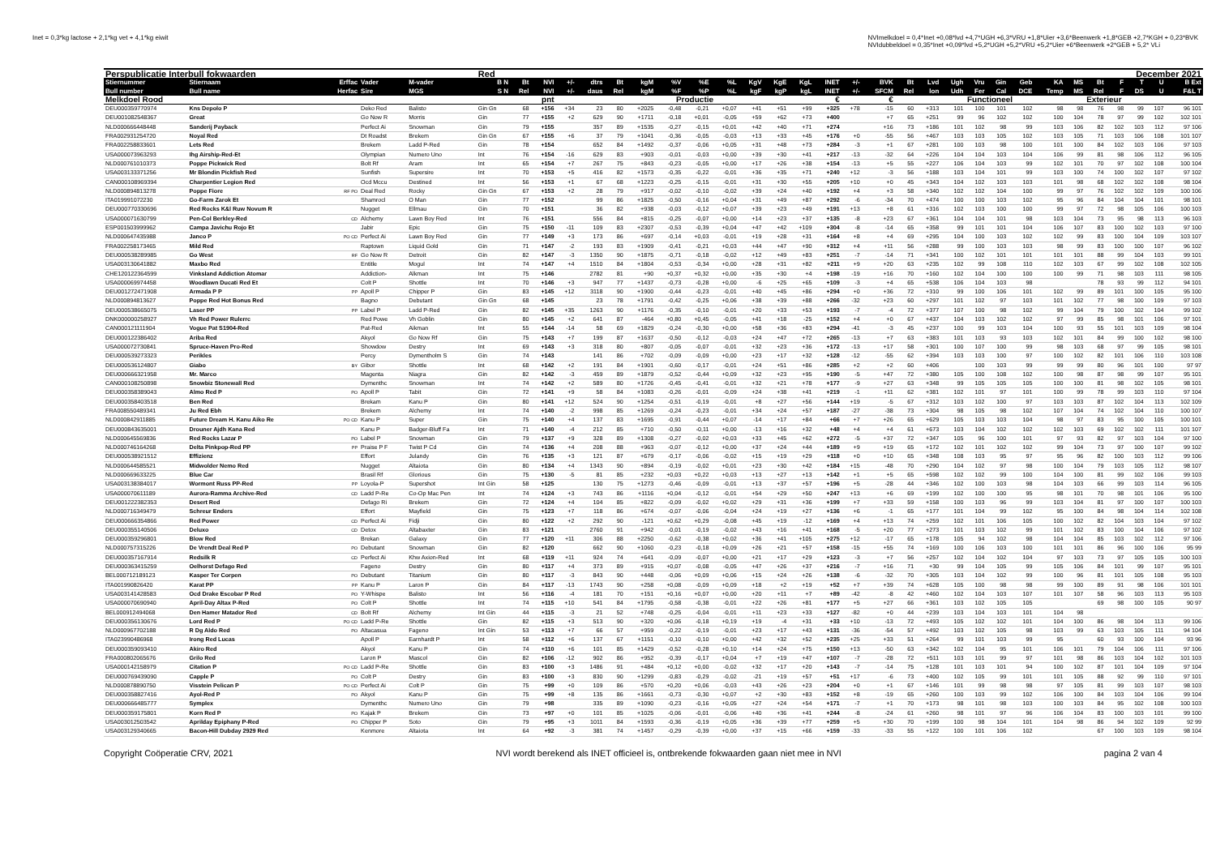Inet = 0,3*kg lactose + 2,1*kg vet + 4,1*kg eiwit
NVImelkdoel = 0,4*Inet +0,08*lvd +4,7*UGH +6,3*VRU +1,8*Uier +3,6*Beenwerk +1,8*GEB +2,7*KGH + 0,23*BVK
NVIdubbeldoel = 0,35*Inet +0,09*lvd +5,2*UGH +5,2*VRU +5,2*Uier +6*Beenwerk +2*GEB + 5,2* VLi
| Perspublicatie Interbull fokwaarden | | | | | Red | | | December 2021 | | | | | | | | | | | | | | | | | | | | | | | | | |
| --- | --- | --- | --- | --- | --- | --- | --- | --- | --- | --- | --- | --- | --- | --- | --- | --- | --- | --- | --- | --- | --- | --- | --- | --- | --- | --- | --- | --- | --- | --- | --- | --- | --- |
| Stiernummer | Stiernaam | Erffac | Vader | M-vader | B N | Bt | NVI | +/- | dtrs | Bt | kgM | %V | %E | %L | KgV | KgE | KgL | INET | +/- | BVK | Bt | Lvd | Ugh | Vru | Gin | Geb | KA | MS | Bt | F | T | U | B Ext |
| Bull number | Bull name | Herfac | Sire | MGS | S N | Rel | NVI | +/- | daus | Rel | kgM | %F | %P | %L | kgF | kgP | kgL | INET | +/- | SFCM | Rel | lon | Udh | Fer | Cal | DCE | Temp | MS | Rel | F | DS | U | F&L T |
| Melkdoel Rood | | | | | | | pnt | | Productie | | | | | | | | | € | | € | Functioneel | | | | | | | | Exterieur | | | | |
| DEU000359770974 | Kns Depolo P | | Deko Red | Balisto | Gin Gn | 68 | +156 | +34 | 23 | 80 | +2025 | -0,48 | -0,21 | +0,07 | +41 | +51 | +99 | +325 | +78 | -15 | 60 | +313 | 101 | 100 | 101 | 102 | 98 | 98 | 76 | 98 | 99 | 107 | 96 101 |
| DEU001082548367 | Great | | Go Now R | Morris | Gin | 77 | +155 | +2 | 629 | 90 | +1711 | -0,18 | +0,01 | -0,05 | +59 | +62 | +73 | +400 | | +7 | 65 | +251 | 99 | 96 | 102 | 102 | 100 | 104 | 78 | 97 | 99 | 102 | 102 101 |
| NLD000666448448 | Sanderij Payback | | Perfect Ai | Snowman | Gin | 79 | +155 | | 357 | 89 | +1535 | -0,27 | -0,15 | +0,01 | +42 | +40 | +71 | +274 | | +16 | 73 | +186 | 101 | 102 | 98 | 99 | 103 | 106 | 82 | 102 | 103 | 112 | 97 106 |
| FRA002931254720 | Noyal Red | | Dt Roadst | Brekem | Gin Gn | 67 | +155 | +6 | 37 | 79 | +1041 | -0,36 | -0,05 | -0,03 | +13 | +33 | +45 | +176 | +0 | -55 | 56 | +467 | 103 | 103 | 105 | 102 | 103 | 105 | 71 | 103 | 106 | 108 | 101 107 |
| FRA002258833601 | Lets Red | | Brekem | Ladd P-Red | Gin | 78 | +154 | | 652 | 84 | +1492 | -0,37 | -0,06 | +0,05 | +31 | +48 | +73 | +284 | -3 | +1 | 67 | +281 | 100 | 103 | 98 | 100 | 101 | 100 | 84 | 102 | 103 | 106 | 97 103 |
| USA000073963293 | Ihg Airship-Red-Et | | Olympian | Numero Uno | Int | 76 | +154 | -16 | 629 | 83 | +903 | -0,01 | -0,03 | +0,00 | +39 | +30 | +41 | +217 | -13 | -32 | 64 | +226 | 104 | 104 | 103 | 104 | 106 | 99 | 81 | 98 | 106 | 112 | 96 105 |
| NLD000761010373 | Poppe Pickwick Red | | Bolt Rf | Aram | Int | 65 | +154 | +7 | 267 | 75 | +843 | -0,23 | -0,05 | +0,00 | +17 | +26 | +38 | +154 | -13 | +5 | 55 | +227 | 106 | 104 | 103 | 99 | 102 | 101 | 70 | 97 | 102 | 108 | 100 104 |
| USA003133371256 | Mr Blondin Pickfish Red | | Sunfish | Supersire | Int | 70 | +153 | +5 | 416 | 82 | +1573 | -0,35 | -0,22 | -0,01 | +36 | +35 | +71 | +240 | +12 | -3 | 56 | +188 | 103 | 104 | 101 | 99 | 103 | 100 | 74 | 100 | 102 | 107 | 97 102 |
| CAN000108969394 | Charpentier Legion Red | | Ocd Mccu | Destined | Int | 56 | +153 | +1 | 67 | 68 | +1223 | -0,25 | -0,15 | -0,01 | +31 | +30 | +55 | +205 | +10 | +0 | 45 | +343 | 104 | 102 | 103 | 103 | 101 | 98 | 68 | 102 | 102 | 108 | 98 104 |
| NLD000894813278 | Poppe Fiore | RF PO | Deal Red | Rocky | Gin Gn | 67 | +153 | +2 | 28 | 79 | +917 | -0,02 | -0,10 | -0,02 | +39 | +24 | +40 | +192 | +4 | +3 | 58 | +340 | 102 | 102 | 104 | 100 | 99 | 97 | 76 | 102 | 102 | 109 | 100 106 |
| ITA019991072230 | Go-Farm Zarok Et | | Shamrocl | O Man | Gin | 77 | +152 | | 99 | 86 | +1825 | -0,50 | -0,16 | +0,04 | +31 | +49 | +87 | +292 | -6 | -34 | 70 | +474 | 100 | 100 | 103 | 102 | 95 | 96 | 84 | 104 | 104 | 101 | 98 101 |
| DEU000770330696 | Red Rocks K&l Ruw Novum R | | Nugget | Ellmau | Gin | 70 | +151 | | 36 | 82 | +938 | -0,03 | -0,12 | +0,07 | +39 | +23 | +49 | +191 | +13 | +8 | 61 | +316 | 102 | 103 | 100 | 100 | 99 | 97 | 72 | 98 | 105 | 106 | 100 103 |
| USA000071630799 | Pen-Col Berkley-Red | CD | Alchemy | Lawn Boy Red | Int | 76 | +151 | | 556 | 84 | +815 | -0,25 | -0,07 | +0,00 | +14 | +23 | +37 | +135 | -8 | +23 | 67 | +361 | 104 | 104 | 101 | 98 | 103 | 104 | 73 | 95 | 98 | 113 | 96 103 |
| ESP001503999962 | Campa Javichu Rojo Et | | Jabir | Epic | Gin | 75 | +150 | -11 | 109 | 83 | +2307 | -0,53 | -0,39 | +0,04 | +47 | +42 | +109 | +304 | -8 | -14 | 65 | +358 | 99 | 101 | 101 | 104 | 106 | 107 | 83 | 100 | 102 | 103 | 97 100 |
| NLD000647435988 | Janco P | PO CD | Perfect Ai | Lawn Boy Red | Gin | 77 | +149 | +3 | 173 | 86 | +697 | -0,14 | +0,03 | -0,01 | +19 | +28 | +31 | +164 | +8 | +4 | 69 | +295 | 104 | 100 | 103 | 102 | 102 | 99 | 83 | 100 | 104 | 109 | 103 107 |
| FRA002258173465 | Mild Red | | Raptown | Liquid Gold | Gin | 71 | +147 | -2 | 193 | 83 | +1909 | -0,41 | -0,21 | +0,03 | +44 | +47 | +90 | +312 | +4 | +11 | 56 | +288 | 99 | 100 | 103 | 103 | 98 | 99 | 83 | 100 | 100 | 107 | 96 102 |
| DEU000538289985 | Go West | RF | Go Now R | Detroit | Gin | 82 | +147 | -3 | 1350 | 90 | +1875 | -0,71 | -0,18 | -0,02 | +12 | +49 | +83 | +251 | -7 | -14 | 71 | +341 | 100 | 102 | 101 | 101 | 101 | 101 | 88 | 99 | 104 | 103 | 99 101 |
| USA003130641882 | Maxbo Red | | Entitle | Mogul | Int | 74 | +147 | +4 | 1510 | 84 | +1804 | -0,53 | -0,34 | +0,00 | +28 | +31 | +82 | +211 | +9 | +20 | 63 | +235 | 102 | 99 | 108 | 110 | 102 | 103 | 67 | 99 | 102 | 108 | 102 105 |
| CHE120122364599 | Vinksland Addiction Atomar | | Addiction- | Alkman | Int | 75 | +146 | | 2782 | 81 | +90 | +0,37 | +0,32 | +0,00 | +35 | +30 | +4 | +198 | -19 | +16 | 70 | +160 | 102 | 104 | 100 | 100 | 100 | 99 | 71 | 98 | 103 | 111 | 98 105 |
| USA000069974458 | Woodlawn Ducati Red Et | | Colt P | Shottle | Int | 70 | +146 | +3 | 947 | 77 | +1437 | -0,73 | -0,28 | +0,00 | -6 | +25 | +65 | +109 | -3 | +4 | 65 | +538 | 106 | 104 | 103 | 98 | | | 78 | 93 | 99 | 112 | 94 101 |
| DEU001272471908 | Armada P P | PP | Apoll P | Chipper P | Gin | 83 | +145 | +12 | 3118 | 90 | +1900 | -0,44 | -0,23 | -0,01 | +40 | +45 | +86 | +294 | +0 | +36 | 72 | +310 | 99 | 100 | 106 | 101 | 102 | 99 | 89 | 101 | 100 | 105 | 95 100 |
| NLD000894813627 | Poppe Red Hot Bonus Red | | Bagno | Debutant | Gin Gn | 68 | +145 | | 23 | 78 | +1791 | -0,42 | -0,25 | +0,06 | +38 | +39 | +88 | +266 | -32 | +23 | 60 | +297 | 101 | 102 | 97 | 103 | 101 | 102 | 77 | 98 | 100 | 109 | 97 103 |
| DEU000538665075 | Laser PP | PP | Label P | Ladd P-Red | Gin | 82 | +145 | +35 | 1263 | 90 | +1176 | -0,35 | -0,10 | -0,01 | +20 | +33 | +53 | +193 | -7 | -4 | 72 | +377 | 107 | 100 | 98 | 102 | 99 | 104 | 79 | 100 | 102 | 104 | 99 102 |
| DNK000000258927 | Vh Red Power Rulerrc | | Red Powe | Vh Goblin | Gin | 80 | +145 | +2 | 641 | 87 | -464 | +0,80 | +0,45 | -0,05 | +41 | +18 | -25 | +152 | +4 | +0 | 67 | +437 | 104 | 103 | 102 | 102 | 97 | 99 | 85 | 98 | 101 | 106 | 97 101 |
| CAN000121111904 | Vogue Pat S1904-Red | | Pat-Red | Aikman | Int | 55 | +144 | -14 | 58 | 69 | +1829 | -0,24 | -0,30 | +0,00 | +58 | +36 | +83 | +294 | -41 | -3 | 45 | +237 | 100 | 99 | 103 | 104 | 100 | 93 | 55 | 101 | 103 | 109 | 98 104 |
| DEU000122386402 | Ariba Red | | Akyol | Go Now Rf | Gin | 75 | +143 | +7 | 199 | 87 | +1637 | -0,50 | -0,12 | -0,03 | +24 | +47 | +72 | +265 | -13 | +7 | 63 | +383 | 101 | 103 | 93 | 103 | 102 | 101 | 84 | 99 | 100 | 102 | 98 100 |
| USA000072730841 | Spruce-Haven Pro-Red | | Showdow | Destry | Int | 69 | +143 | +3 | 318 | 80 | +807 | -0,05 | -0,07 | -0,01 | +32 | +23 | +36 | +172 | -13 | +17 | 58 | +301 | 100 | 107 | 100 | 99 | 98 | 103 | 68 | 97 | 99 | 105 | 98 101 |
| DEU000539273323 | Perikles | | Percy | Dymentholm S | Gin | 74 | +143 | | 141 | 86 | +702 | -0,09 | -0,09 | +0,00 | +23 | +17 | +32 | +128 | -12 | -55 | 62 | +394 | 103 | 103 | 100 | 97 | 100 | 102 | 82 | 101 | 106 | 110 | 103 108 |
| DEU000536124807 | Giabo | BY | Gibor | Shottle | Int | 68 | +142 | +2 | 191 | 84 | +1901 | -0,60 | -0,17 | -0,01 | +24 | +51 | +86 | +285 | +2 | +2 | 60 | +406 | | 100 | 103 | 99 | 99 | 99 | 80 | 96 | 101 | 100 | 97 97 |
| DEU000666321958 | Mr. Marco | | Magenta | Niagra | Gin | 82 | +142 | -3 | 459 | 89 | +1879 | -0,52 | -0,44 | +0,09 | +32 | +23 | +95 | +190 | -5 | +47 | 72 | +380 | 105 | 100 | 108 | 102 | 100 | 98 | 87 | 98 | 99 | 107 | 95 101 |
| CAN000108250898 | Snowbiz Stonewall Red | | Dymenthc | Snowman | Int | 74 | +142 | +2 | 589 | 80 | +1726 | -0,45 | -0,41 | -0,01 | +32 | +21 | +78 | +177 | -9 | +27 | 63 | +348 | 99 | 105 | 105 | 105 | 100 | 100 | 81 | 98 | 102 | 105 | 98 101 |
| DEU000358389043 | Almo Red P | PO | Apoll P | Tabit | Gin | 72 | +141 | +9 | 58 | 84 | +1083 | -0,26 | -0,01 | -0,09 | +24 | +38 | +41 | +219 | -1 | +11 | 62 | +381 | 102 | 101 | 97 | 101 | 100 | 99 | 78 | 99 | 103 | 110 | 97 104 |
| DEU000358403518 | Ben Red | | Brekam | Kanu P | Gin | 80 | +141 | +12 | 524 | 90 | +1254 | -0,51 | -0,19 | -0,01 | +8 | +27 | +56 | +144 | +19 | -5 | 67 | +312 | 103 | 102 | 100 | 97 | 103 | 103 | 87 | 102 | 104 | 113 | 102 109 |
| FRA008550489341 | Ju Red Ebh | | Brekem | Alchemy | Int | 74 | +140 | -2 | 998 | 85 | +1269 | -0,24 | -0,23 | -0,01 | +34 | +24 | +57 | +187 | -27 | -38 | 73 | +304 | 98 | 105 | 98 | 102 | 107 | 104 | 74 | 102 | 104 | 110 | 100 107 |
| NLD000842911885 | Future Dream H. Kanu Aiko Re | PO CD | Kanu P | Super | Gin | 75 | +140 | +4 | 137 | 83 | +1695 | -0,91 | -0,44 | +0,07 | -14 | +17 | +84 | +66 | +7 | +26 | 65 | +629 | 105 | 103 | 103 | 104 | 98 | 97 | 83 | 95 | 100 | 105 | 100 101 |
| DEU000843635001 | Drouner Ajdh Kana Red | | Kanu P | Badger-Bluff Fa | Int | 71 | +140 | -4 | 212 | 85 | +710 | -0,50 | -0,11 | +0,00 | -13 | +16 | +32 | +48 | +4 | +4 | 61 | +673 | 103 | 104 | 102 | 102 | 102 | 103 | 69 | 102 | 102 | 111 | 101 107 |
| NLD000645569836 | Red Rocks Lazar P | PO | Label P | Snowman | Gin | 79 | +137 | +9 | 328 | 89 | +1308 | -0,27 | -0,02 | +0,03 | +33 | +45 | +62 | +272 | -5 | +37 | 72 | +347 | 105 | 96 | 100 | 101 | 97 | 93 | 82 | 97 | 103 | 104 | 97 100 |
| NLD000746164268 | Delta Pinkpop-Red PP | PP | Praise P F | Twist P Cd | Gin | 74 | +136 | +4 | 208 | 88 | +963 | -0,07 | -0,12 | +0,00 | +37 | +24 | +44 | +189 | +9 | +19 | 65 | +172 | 102 | 101 | 102 | 102 | 99 | 104 | 73 | 97 | 100 | 107 | 99 102 |
| DEU000538921512 | Effizienz | | Effort | Julandy | Gin | 76 | +135 | +3 | 121 | 87 | +679 | -0,17 | -0,06 | -0,02 | +15 | +19 | +29 | +118 | +0 | +10 | 65 | +348 | 108 | 103 | 95 | 97 | 95 | 96 | 82 | 100 | 103 | 112 | 99 106 |
| NLD000644585521 | Midwolder Nemo Red | | Nugget | Altaiota | Gin | 80 | +134 | +4 | 1343 | 90 | +894 | -0,19 | -0,02 | +0,01 | +23 | +30 | +42 | +184 | +15 | -48 | 70 | +290 | 104 | 102 | 97 | 98 | 100 | 104 | 79 | 103 | 105 | 112 | 98 107 |
| NLD000669633225 | Blue Car | | Brasil Rf | Glorious | Gin | 75 | +130 | -5 | 81 | 85 | +232 | +0,03 | +0,22 | +0,03 | +13 | +27 | +13 | +142 | +1 | +5 | 65 | +598 | 102 | 102 | 99 | 100 | 104 | 100 | 81 | 99 | 102 | 106 | 99 103 |
| USA003138384017 | Wormont Russ PP-Red | PP | Loyola-P | Supershot | Int Gin | 58 | +125 | | 130 | 75 | +1273 | -0,46 | -0,09 | -0,01 | +13 | +37 | +57 | +196 | +5 | -28 | 44 | +346 | 102 | 100 | 103 | 98 | 104 | 103 | 66 | 99 | 103 | 114 | 96 105 |
| USA000070611189 | Aurora-Ramma Archive-Red | CD | Ladd P-Re | Co-Op Mac Pen | Int | 74 | +124 | +3 | 743 | 86 | +1116 | +0,04 | -0,12 | -0,01 | +54 | +29 | +50 | +247 | +13 | +6 | 69 | +199 | 102 | 100 | 100 | 95 | 98 | 101 | 70 | 98 | 101 | 106 | 95 100 |
| DEU001222382353 | Desert Red | | Defago Ri | Brekem | Gin | 72 | +124 | +4 | 104 | 85 | +822 | -0,09 | -0,02 | +0,02 | +29 | +31 | +36 | +199 | +7 | +33 | 59 | +158 | 100 | 103 | 96 | 99 | 103 | 104 | 81 | 97 | 100 | 107 | 100 103 |
| NLD000716349479 | Schreur Enders | | Effort | Mayfield | Gin | 75 | +123 | +7 | 118 | 86 | +674 | -0,07 | -0,06 | -0,04 | +24 | +19 | +27 | +136 | +6 | -1 | 65 | +177 | 101 | 104 | 99 | 102 | 95 | 100 | 84 | 98 | 104 | 114 | 102 108 |
| DEU000666354866 | Red Power | CD | Perfect Ai | Fidji | Gin | 80 | +122 | +2 | 292 | 90 | -121 | +0,62 | +0,29 | -0,08 | +45 | +19 | -12 | +169 | +4 | +13 | 74 | +259 | 102 | 101 | 106 | 105 | 100 | 102 | 82 | 104 | 103 | 104 | 97 102 |
| DEU000355140506 | Deluxo | CD | Detox | Altabaxter | Gin | 83 | +121 | | 2760 | 91 | +942 | -0,01 | -0,19 | -0,02 | +43 | +16 | +41 | +168 | -5 | +20 | 77 | +273 | 101 | 103 | 102 | 99 | 101 | 102 | 83 | 100 | 104 | 106 | 97 102 |
| DEU000359296801 | Blow Red | | Brekan | Galaxy | Gin | 77 | +120 | +11 | 306 | 88 | +2250 | -0,62 | -0,38 | +0,02 | +36 | +41 | +105 | +275 | +12 | -17 | 65 | +178 | 105 | 94 | 102 | 98 | 104 | 104 | 85 | 103 | 102 | 112 | 97 106 |
| NLD000757315226 | De Vrendt Deal Red P | PO | Debutant | Snowman | Gin | 82 | +120 | | 662 | 90 | +1060 | -0,23 | -0,18 | +0,09 | +26 | +21 | +57 | +158 | -15 | +55 | 74 | +169 | 100 | 106 | 103 | 100 | 101 | 101 | 86 | 96 | 100 | 106 | 95 99 |
| DEU000357167914 | Redsilk R | CD | Perfect Ai | Khw Axion-Red | Int | 68 | +119 | +11 | 924 | 74 | +641 | -0,09 | -0,07 | +0,00 | +21 | +17 | +29 | +123 | -3 | +7 | 56 | +257 | 102 | 104 | 102 | 104 | 97 | 103 | 73 | 97 | 105 | 105 | 100 103 |
| DEU000363415259 | Oelhorst Defago Red | | Fageno | Destry | Gin | 80 | +117 | +4 | 373 | 89 | +915 | +0,07 | -0,08 | -0,05 | +47 | +26 | +37 | +216 | -7 | +16 | 71 | +30 | 99 | 104 | 105 | 99 | 105 | 106 | 84 | 101 | 99 | 107 | 95 101 |
| BEL000712189123 | Kasper Ter Corpen | PO | Debutant | Titanium | Gin | 80 | +117 | -3 | 843 | 90 | +448 | -0,06 | +0,09 | +0,06 | +15 | +24 | +26 | +138 | -6 | -32 | 70 | +305 | 103 | 104 | 102 | 99 | 100 | 96 | 81 | 101 | 105 | 108 | 95 103 |
| ITA001990826420 | Karat PP | PP | Kanu P | Laron P | Gin | 84 | +117 | -13 | 1743 | 90 | +258 | +0,08 | -0,09 | +0,09 | +18 | +2 | +19 | +52 | +7 | +39 | 74 | +628 | 105 | 100 | 98 | 98 | 99 | 100 | 89 | 91 | 98 | 106 | 101 101 |
| USA003141428583 | Ocd Drake Escobar P Red | PO | Y-Whispe | Balisto | Int | 56 | +116 | -4 | 181 | 70 | +151 | +0,16 | +0,07 | +0,00 | +20 | +11 | +7 | +89 | -42 | -8 | 42 | +460 | 102 | 104 | 103 | 107 | 101 | 107 | 58 | 96 | 103 | 113 | 95 103 |
| USA000070690940 | April-Day Altax P-Red | PO | Colt P | Shottle | Int | 74 | +115 | +10 | 541 | 84 | +1795 | -0,58 | -0,38 | -0,01 | +22 | +26 | +81 | +177 | +5 | +27 | 66 | +361 | 103 | 102 | 105 | 105 | | | 69 | 98 | 100 | 105 | 90 97 |
| BEL000912494068 | Den Hamer Matador Red | CD | Bolt Rf | Alchemy | Int Gin | 44 | +115 | -3 | 21 | 52 | +748 | -0,25 | -0,04 | -0,01 | +11 | +23 | +33 | +127 | -82 | +0 | 44 | +239 | 103 | 104 | 103 | 101 | 104 | 98 | | | | | |
| DEU000356130676 | Lord Red P | PO CD | Ladd P-Re | Shottle | Gin | 82 | +115 | +3 | 513 | 90 | +320 | +0,06 | -0,18 | +0,19 | +19 | -4 | +31 | +33 | +10 | -13 | 72 | +493 | 105 | 102 | 102 | 101 | 104 | 100 | 86 | 98 | 104 | 113 | 99 106 |
| NLD000967702188 | R Dg Aldo Red | PO | Altacasua | Fageno | Int Gin | 53 | +113 | +7 | 66 | 57 | +959 | -0,22 | -0,19 | -0,01 | +23 | +17 | +43 | +131 | -36 | -54 | 57 | +492 | 103 | 102 | 105 | 98 | 103 | 99 | 63 | 103 | 105 | 111 | 94 104 |
| ITA023990486968 | Irong Red Lucas | | Apoll P | Earnhardt P | Int | 58 | +112 | +6 | 137 | 67 | +1151 | -0,10 | -0,10 | +0,00 | +42 | +32 | +52 | +235 | +25 | +33 | 51 | +264 | 99 | 101 | 103 | 99 | 95 | | 60 | 93 | 100 | 104 | 93 96 |
| DEU000359093410 | Akiro Red | | Akyol | Kanu P | Gin | 74 | +110 | +6 | 101 | 85 | +1429 | -0,52 | -0,28 | +0,10 | +14 | +24 | +75 | +150 | +13 | -50 | 63 | +342 | 102 | 104 | 95 | 101 | 106 | 101 | 79 | 104 | 106 | 111 | 97 106 |
| FRA000802065676 | Grilo Red | | Laron P | Mascol | Gin | 82 | +106 | -12 | 902 | 86 | +952 | -0,39 | -0,17 | +0,04 | +7 | +19 | +47 | +107 | -7 | -28 | 72 | +511 | 103 | 101 | 99 | 97 | 101 | 98 | 86 | 103 | 104 | 102 | 101 103 |
| USA000142158979 | Citation P | PO CD | Ladd P-Re | Shottle | Gin | 83 | +100 | +3 | 1486 | 91 | +484 | +0,12 | +0,00 | -0,02 | +32 | +17 | +20 | +143 | -7 | -14 | 75 | +128 | 101 | 103 | 101 | 94 | 100 | 102 | 87 | 101 | 104 | 109 | 97 104 |
| DEU000769439090 | Capple P | PO | Colt P | Destry | Gin | 83 | +100 | +3 | 830 | 90 | +1299 | -0,83 | -0,29 | -0,02 | -21 | +19 | +57 | +51 | +17 | -6 | 73 | +400 | 102 | 105 | 99 | 101 | 101 | 105 | 88 | 92 | 99 | 110 | 97 101 |
| NLD000878890750 | Visstein Pelican P | PO CD | Perfect Ai | Colt P | Gin | 75 | +99 | +0 | 109 | 86 | +570 | +0,20 | +0,06 | -0,03 | +43 | +26 | +23 | +204 | +0 | +1 | 67 | +146 | 101 | 99 | 98 | 98 | 97 | 105 | 81 | 99 | 103 | 107 | 98 103 |
| DEU000358827416 | Ayol-Red P | PO | Akyol | Kanu P | Gin | 75 | +99 | +8 | 135 | 86 | +1661 | -0,73 | -0,30 | +0,07 | +2 | +30 | +83 | +152 | +8 | -19 | 65 | +260 | 100 | 103 | 99 | 102 | 106 | 100 | 84 | 103 | 104 | 106 | 99 104 |
| DEU000666485777 | Symplex | | Dymenthc | Numero Uno | Gin | 79 | +98 | | 335 | 89 | +1090 | -0,23 | -0,16 | +0,05 | +27 | +24 | +54 | +171 | -7 | +1 | 70 | +173 | 98 | 101 | 98 | 103 | 100 | 103 | 84 | 95 | 102 | 108 | 100 103 |
| DEU000359175801 | Korn Red P | PO | Kajak P | Brekem | Gin | 73 | +97 | +0 | 101 | 85 | +1025 | -0,06 | -0,01 | -0,06 | +40 | +36 | +41 | +244 | -8 | -24 | 61 | +260 | 98 | 101 | 97 | 96 | 106 | 104 | 83 | 100 | 103 | 101 | 99 100 |
| USA003012503542 | Aprilday Epiphany P-Red | PO | Chipper P | Soto | Gin | 79 | +95 | +3 | 1011 | 84 | +1593 | -0,36 | -0,19 | +0,05 | +36 | +39 | +77 | +259 | +5 | +30 | 70 | +199 | 100 | 98 | 104 | 101 | 104 | 98 | 86 | 94 | 102 | 109 | 92 99 |
| USA003129340665 | Bacon-Hill Dubday 2929 Red | | Kenmore | Altaiota | Int | 64 | +92 | -3 | 381 | 74 | +1457 | -0,29 | -0,39 | +0,00 | +37 | +15 | +66 | +159 | -33 | -33 | 55 | +122 | 100 | 101 | 106 | 102 | | | 67 | 100 | 103 | 109 | 98 104 |
Copyright Coöperatie CRV, 2021 NVI wordt berekend als INET officieel is, ontbrekende fokwaarden gaan niet mee in NVI
pagina 2 van 4